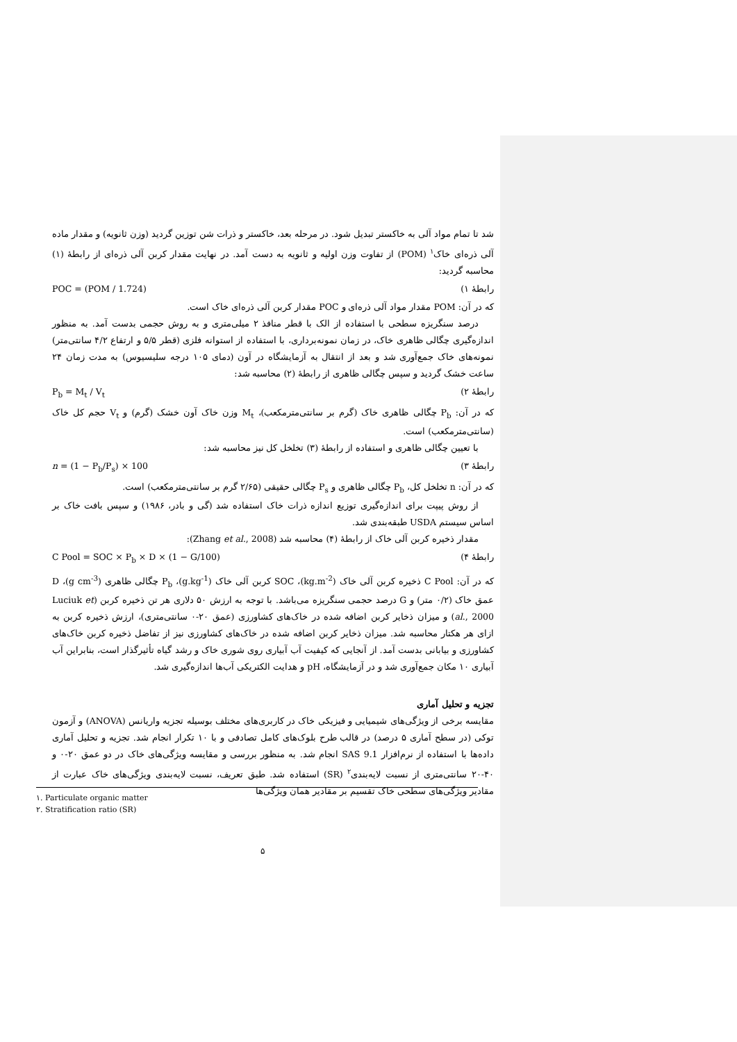شد تا تمام مواد آلی به خاکستر تبدیل شود. در مرحله بعد، خاکستر و ذرات شن توزین گردید (وزن ثانویه) و مقدار ماده آلی ذره‌ای خاک<sup>۱</sup> (POM) از تفاوت وزن اولیه و ثانویه به دست آمد. در نهایت مقدار کربن آلی ذره‌ای از رابطهٔ (۱) محاسبه گردید:
رابطهٔ ۱) POC = (POM / 1.724)
که در آن: POM مقدار مواد آلی ذره‌ای و POC مقدار کربن آلی ذره‌ای خاک است.
درصد سنگریزه سطحی با استفاده از الک با قطر منافذ ۲ میلی‌متری و به روش حجمی بدست آمد. به منظور اندازه‌گیری چگالی ظاهری خاک، در زمان نمونه‌برداری، با استفاده از استوانه فلزی (قطر ۵/۵ و ارتفاع ۴/۲ سانتی‌متر) نمونه‌های خاک جمع‌آوری شد و بعد از انتقال به آزمایشگاه در آون (دمای ۱۰۵ درجه سلیسیوس) به مدت زمان ۲۴ ساعت خشک گردید و سپس چگالی ظاهری از رابطهٔ (۲) محاسبه شد:
رابطهٔ ۲) P<sub>b</sub> = M<sub>t</sub> / V<sub>t</sub>
که در آن: P<sub>b</sub> چگالی ظاهری خاک (گرم بر سانتی‌مترمکعب)، M<sub>t</sub> وزن خاک آون خشک (گرم) و V<sub>t</sub> حجم کل خاک (سانتی‌مترمکعب) است.
با تعیین چگالی ظاهری و استفاده از رابطهٔ (۳) تخلخل کل نیز محاسبه شد:
رابطهٔ ۳) n = (1 − P<sub>b</sub>/P<sub>s</sub>) × 100
که در آن: n تخلخل کل، P<sub>b</sub> چگالی ظاهری و P<sub>s</sub> چگالی حقیقی (۲/۶۵ گرم بر سانتی‌مترمکعب) است.
از روش پیپت برای اندازه‌گیری توزیع اندازه ذرات خاک استفاده شد (گی و بادر، ۱۹۸۶) و سپس بافت خاک بر اساس سیستم USDA طبقه‌بندی شد.
مقدار ذخیره کربن آلی خاک از رابطهٔ (۴) محاسبه شد (Zhang et al., 2008):
رابطهٔ ۴) C Pool = SOC × P<sub>b</sub> × D × (1 − G/100)
که در آن: C Pool ذخیره کربن آلی خاک (kg.m<sup>-2</sup>)، SOC کربن آلی خاک (g.kg<sup>-1</sup>)، P<sub>b</sub> چگالی ظاهری (g cm<sup>-3</sup>)، D عمق خاک (۰/۲ متر) و G درصد حجمی سنگریزه می‌باشد. با توجه به ارزش ۵۰ دلاری هر تن ذخیره کربن (Luciuk et al., 2000) و میزان ذخایر کربن اضافه شده در خاک‌های کشاورزی (عمق ۲۰-۰ سانتی‌متری)، ارزش ذخیره کربن به ازای هر هکتار محاسبه شد. میزان ذخایر کربن اضافه شده در خاک‌های کشاورزی نیز از تفاضل ذخیره کربن خاک‌های کشاورزی و بیابانی بدست آمد. از آنجایی که کیفیت آب آبیاری روی شوری خاک و رشد گیاه تأثیرگذار است، بنابراین آب آبیاری ۱۰ مکان جمع‌آوری شد و در آزمایشگاه، pH و هدایت الکتریکی آب‌ها اندازه‌گیری شد.
تجزیه و تحلیل آماری
مقایسه برخی از ویژگی‌های شیمیایی و فیزیکی خاک در کاربری‌های مختلف بوسیله تجزیه واریانس (ANOVA) و آزمون توکی (در سطح آماری ۵ درصد) در قالب طرح بلوک‌های کامل تصادفی و با ۱۰ تکرار انجام شد. تجزیه و تحلیل آماری داده‌ها با استفاده از نرم‌افزار SAS 9.1 انجام شد. به منظور بررسی و مقایسه ویژگی‌های خاک در دو عمق ۲۰-۰ و ۴۰-۲۰ سانتی‌متری از نسبت لایه‌بندی<sup>۲</sup> (SR) استفاده شد. طبق تعریف، نسبت لایه‌بندی ویژگی‌های خاک عبارت از مقادیر ویژگی‌های سطحی خاک تقسیم بر مقادیر همان ویژگی‌ها
۱. Particulate organic matter
۲. Stratification ratio (SR)
۵